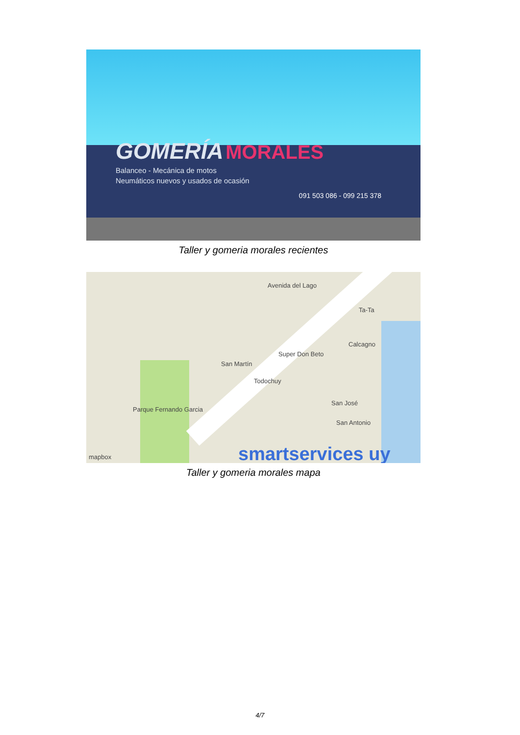GOMERÍA MORALES
Balanceo - Mecánica de motos
Neumáticos nuevos y usados de ocasión
091 503 086 - 099 215 378
Taller y gomeria morales recientes
Avenida del Lago
Ta-Ta
Calcagno
Super Don Beto
San Martín
Todochuy
Parque Fernando Garcia
San José
San Antonio
mapbox smartservices uy
Taller y gomeria morales mapa
4/7